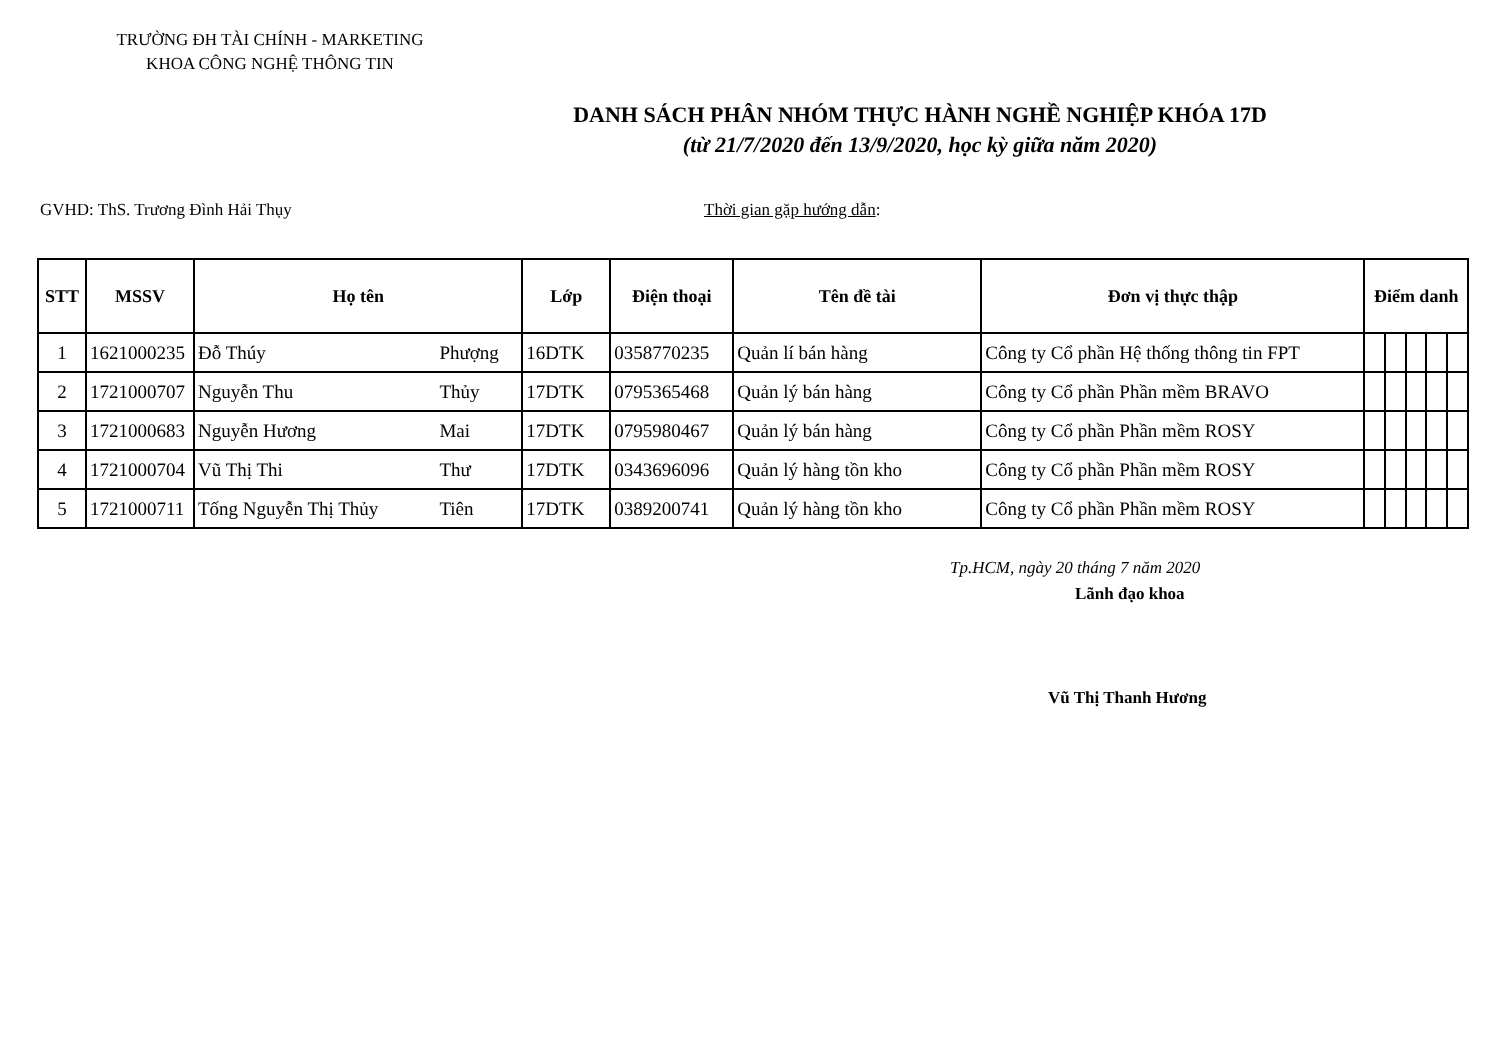TRƯỜNG ĐH TÀI CHÍNH - MARKETING
KHOA CÔNG NGHỆ THÔNG TIN
DANH SÁCH PHÂN NHÓM THỰC HÀNH NGHỀ NGHIỆP KHÓA 17D
(từ 21/7/2020 đến 13/9/2020, học kỳ giữa năm 2020)
GVHD: ThS. Trương Đình Hải Thụy Thời gian gặp hướng dẫn:
| STT | MSSV | Họ tên | | Lớp | Điện thoại | Tên đề tài | Đơn vị thực thập | Điểm danh | | | | |
| --- | --- | --- | --- | --- | --- | --- | --- | --- | --- | --- | --- | --- |
| 1 | 1621000235 | Đỗ Thúy | Phượng | 16DTK | 0358770235 | Quản lí bán hàng | Công ty Cổ phần Hệ thống thông tin FPT | | | | | |
| 2 | 1721000707 | Nguyễn Thu | Thủy | 17DTK | 0795365468 | Quản lý bán hàng | Công ty Cổ phần Phần mềm BRAVO | | | | | |
| 3 | 1721000683 | Nguyễn Hương | Mai | 17DTK | 0795980467 | Quản lý bán hàng | Công ty Cổ phần Phần mềm ROSY | | | | | |
| 4 | 1721000704 | Vũ Thị Thi | Thư | 17DTK | 0343696096 | Quản lý hàng tồn kho | Công ty Cổ phần Phần mềm ROSY | | | | | |
| 5 | 1721000711 | Tống Nguyễn Thị Thủy | Tiên | 17DTK | 0389200741 | Quản lý hàng tồn kho | Công ty Cổ phần Phần mềm ROSY | | | | | |
Tp.HCM, ngày 20 tháng 7 năm 2020
Lãnh đạo khoa
Vũ Thị Thanh Hương